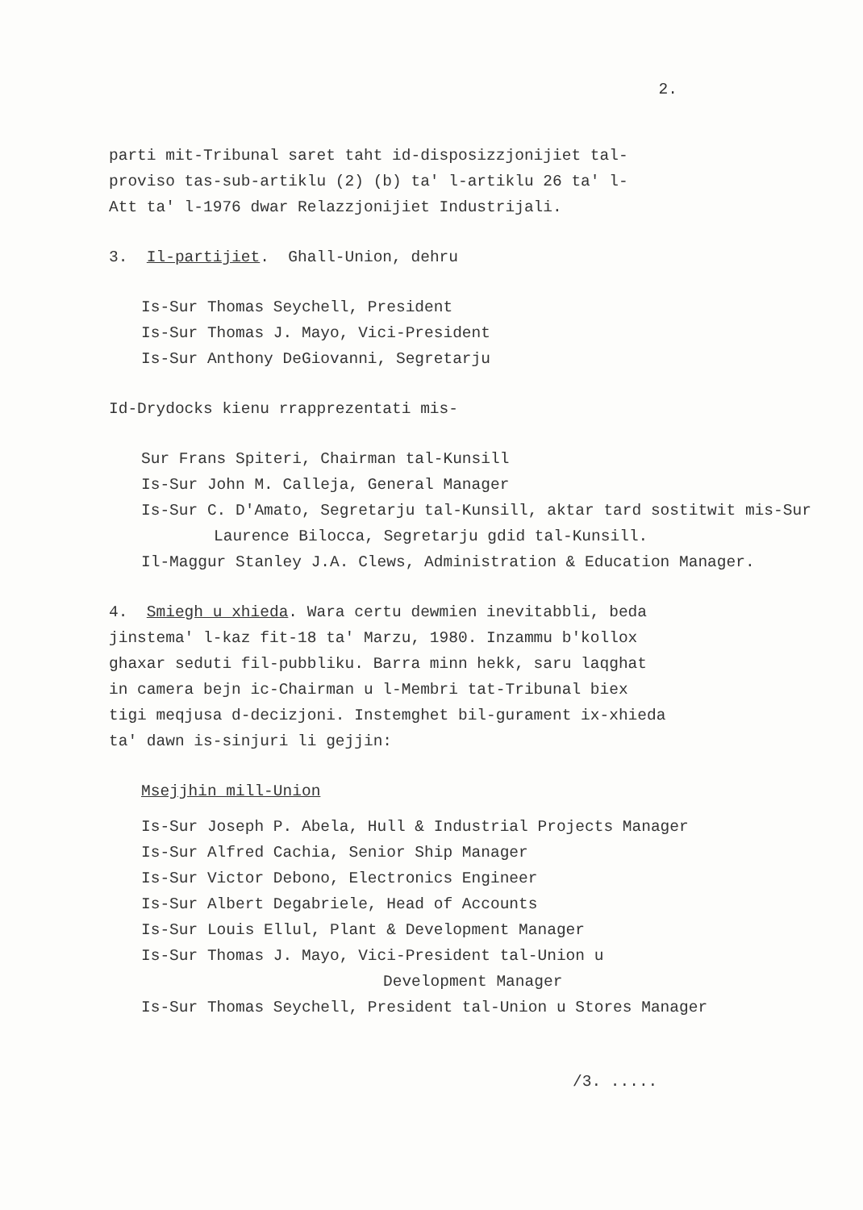2.
parti mit-Tribunal saret taht id-disposizzjonijiet tal-
proviso tas-sub-artiklu (2) (b) ta' l-artiklu 26 ta' l-
Att ta' l-1976 dwar Relazzjonijiet Industrijali.
3. Il-partijiet. Ghall-Union, dehru
Is-Sur Thomas Seychell, President
Is-Sur Thomas J. Mayo, Vici-President
Is-Sur Anthony DeGiovanni, Segretarju
Id-Drydocks kienu rrapprezentati mis-
Sur Frans Spiteri, Chairman tal-Kunsill
Is-Sur John M. Calleja, General Manager
Is-Sur C. D'Amato, Segretarju tal-Kunsill, aktar tard sostitwit mis-Sur Laurence Bilocca, Segretarju gdid tal-Kunsill.
Il-Maggur Stanley J.A. Clews, Administration & Education Manager.
4. Smiegh u xhieda. Wara certu dewmien inevitabbli, beda
jinstema' l-kaz fit-18 ta' Marzu, 1980. Inzammu b'kollox
ghaxar seduti fil-pubbliku. Barra minn hekk, saru laqghat
in camera bejn ic-Chairman u l-Membri tat-Tribunal biex
tigi meqjusa d-decizjoni. Instemghet bil-gurament ix-xhieda
ta' dawn is-sinjuri li gejjin:
Msejjhin mill-Union
Is-Sur Joseph P. Abela, Hull & Industrial Projects Manager
Is-Sur Alfred Cachia, Senior Ship Manager
Is-Sur Victor Debono, Electronics Engineer
Is-Sur Albert Degabriele, Head of Accounts
Is-Sur Louis Ellul, Plant & Development Manager
Is-Sur Thomas J. Mayo, Vici-President tal-Union u
Development Manager
Is-Sur Thomas Seychell, President tal-Union u Stores Manager
/3. .....